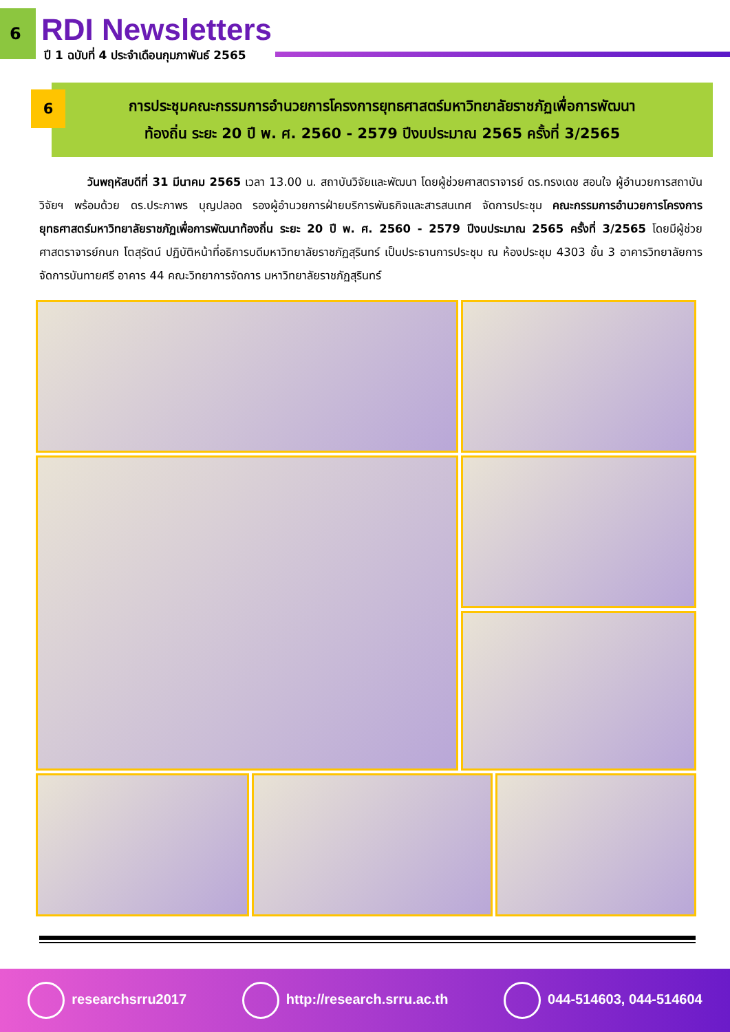6 RDI Newsletters
ปี 1 ฉบับที่ 4 ประจำเดือนกุมภาพันธ์ 2565
6
การประชุมคณะกรรมการอำนวยการโครงการยุทธศาสตร์มหาวิทยาลัยราชภัฏเพื่อการพัฒนา
ท้องถิ่น ระยะ 20 ปี พ. ศ. 2560 - 2579 ปีงบประมาณ 2565 ครั้งที่ 3/2565
วันพฤหัสบดีที่ 31 มีนาคม 2565 เวลา 13.00 น. สถาบันวิจัยและพัฒนา โดยผู้ช่วยศาสตราจารย์ ดร.ทรงเดช สอนใจ ผู้อำนวยการสถาบันวิจัยฯ พร้อมด้วย ดร.ประภาพร บุญปลอด รองผู้อำนวยการฝ่ายบริการพันธกิจและสารสนเทศ จัดการประชุม คณะกรรมการอำนวยการโครงการยุทธศาสตร์มหาวิทยาลัยราชภัฏเพื่อการพัฒนาท้องถิ่น ระยะ 20 ปี พ. ศ. 2560 - 2579 ปีงบประมาณ 2565 ครั้งที่ 3/2565 โดยมีผู้ช่วยศาสตราจารย์กนก โตสุรัตน์ ปฏิบัติหน้าที่อธิการบดีมหาวิทยาลัยราชภัฏสุรินทร์ เป็นประธานการประชุม ณ ห้องประชุม 4303 ชั้น 3 อาคารวิทยาลัยการจัดการบันทายศรี อาคาร 44 คณะวิทยาการจัดการ มหาวิทยาลัยราชภัฏสุรินทร์
researchsrru2017 http://research.srru.ac.th 044-514603, 044-514604